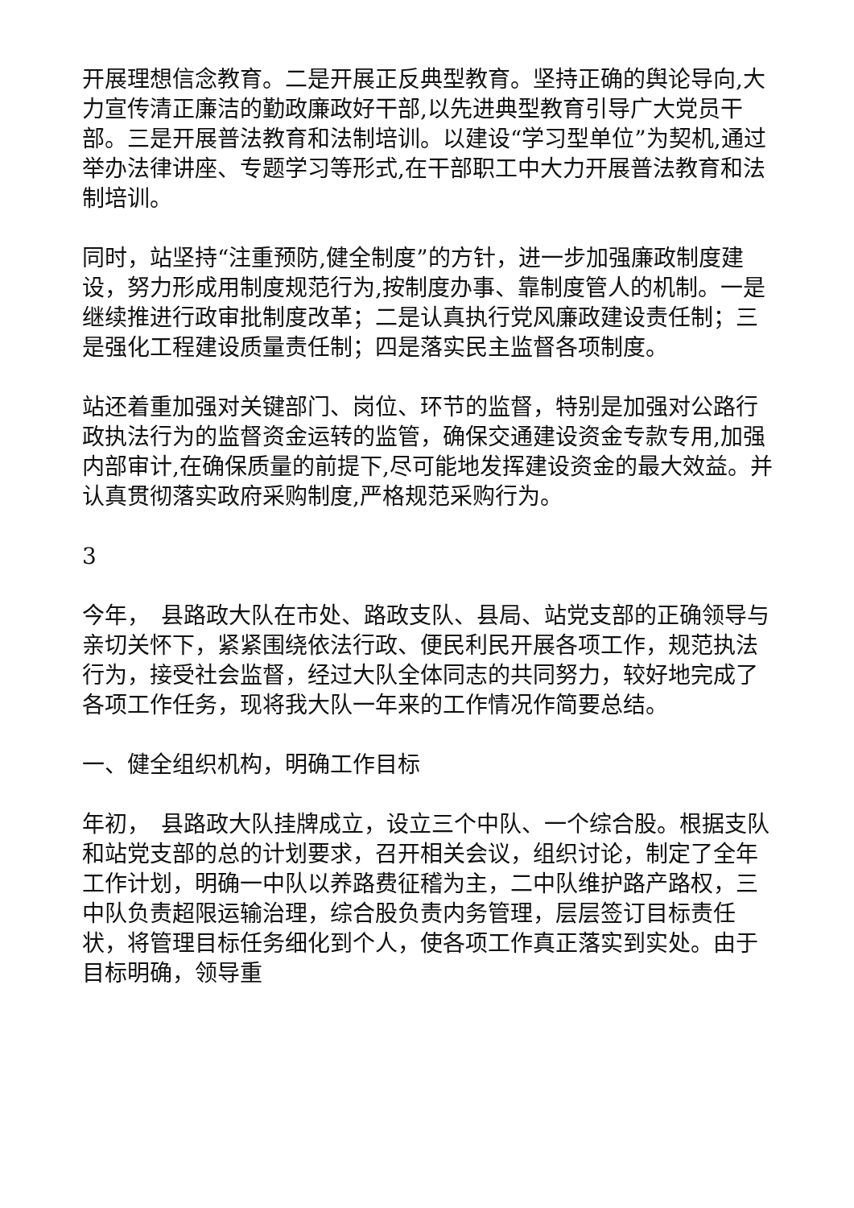开展理想信念教育。二是开展正反典型教育。坚持正确的舆论导向,大力宣传清正廉洁的勤政廉政好干部,以先进典型教育引导广大党员干部。三是开展普法教育和法制培训。以建设“学习型单位”为契机,通过举办法律讲座、专题学习等形式,在干部职工中大力开展普法教育和法制培训。
同时，站坚持“注重预防,健全制度”的方针，进一步加强廉政制度建设，努力形成用制度规范行为,按制度办事、靠制度管人的机制。一是继续推进行政审批制度改革；二是认真执行党风廉政建设责任制；三是强化工程建设质量责任制；四是落实民主监督各项制度。
站还着重加强对关键部门、岗位、环节的监督，特别是加强对公路行政执法行为的监督资金运转的监管，确保交通建设资金专款专用,加强内部审计,在确保质量的前提下,尽可能地发挥建设资金的最大效益。并认真贯彻落实政府采购制度,严格规范采购行为。
3
今年，　县路政大队在市处、路政支队、县局、站党支部的正确领导与亲切关怀下，紧紧围绕依法行政、便民利民开展各项工作，规范执法行为，接受社会监督，经过大队全体同志的共同努力，较好地完成了各项工作任务，现将我大队一年来的工作情况作简要总结。
一、健全组织机构，明确工作目标
年初，　县路政大队挂牌成立，设立三个中队、一个综合股。根据支队和站党支部的总的计划要求，召开相关会议，组织讨论，制定了全年工作计划，明确一中队以养路费征稽为主，二中队维护路产路权，三中队负责超限运输治理，综合股负责内务管理，层层签订目标责任状，将管理目标任务细化到个人，使各项工作真正落实到实处。由于目标明确，领导重